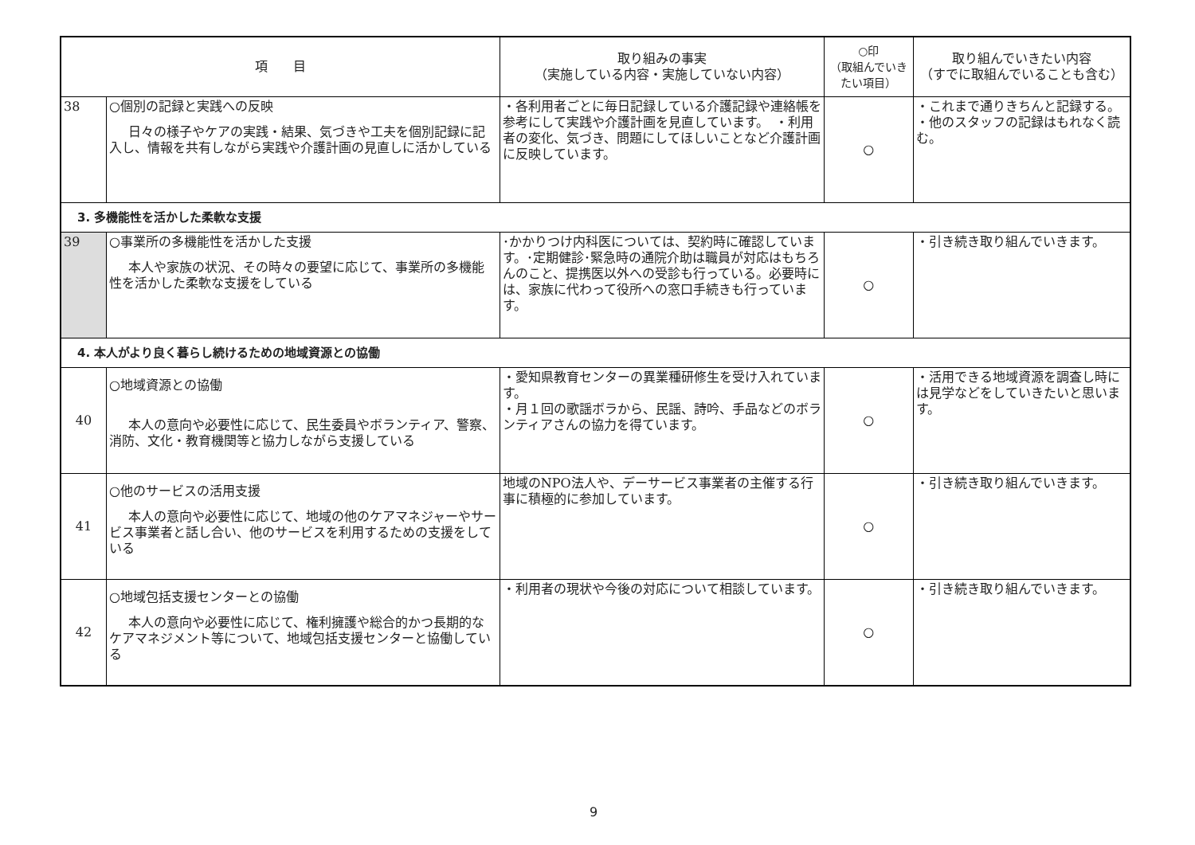| 項 目 | | 取り組みの事実 （実施している内容・実施していない内容） | ○印 （取組んでいきたい項目） | 取り組んでいきたい内容 （すでに取組んでいることも含む） |
| --- | --- | --- | --- | --- |
| 38 | ○個別の記録と実践への反映 日々の様子やケアの実践・結果、気づきや工夫を個別記録に記入し、情報を共有しながら実践や介護計画の見直しに活かしている | ・各利用者ごとに毎日記録している介護記録や連絡帳を参考にして実践や介護計画を見直しています。 ・利用者の変化、気づき、問題にしてほしいことなど介護計画に反映しています。 | ○ | ・これまで通りきちんと記録する。 ・他のスタッフの記録はもれなく読む。 |
| 3. 多機能性を活かした柔軟な支援 | | | | |
| 39 | ○事業所の多機能性を活かした支援 本人や家族の状況、その時々の要望に応じて、事業所の多機能性を活かした柔軟な支援をしている | ･かかりつけ内科医については、契約時に確認しています。･定期健診･緊急時の通院介助は職員が対応はもちろんのこと、提携医以外への受診も行っている。必要時には、家族に代わって役所への窓口手続きも行っています。 | ○ | ・引き続き取り組んでいきます。 |
| 4. 本人がより良く暮らし続けるための地域資源との協働 | | | | |
| 40 | ○地域資源との協働 本人の意向や必要性に応じて、民生委員やボランティア、警察、消防、文化・教育機関等と協力しながら支援している | ・愛知県教育センターの異業種研修生を受け入れています。 ・月１回の歌謡ボラから、民謡、詩吟、手品などのボランティアさんの協力を得ています。 | ○ | ・活用できる地域資源を調査し時には見学などをしていきたいと思います。 |
| 41 | ○他のサービスの活用支援 本人の意向や必要性に応じて、地域の他のケアマネジャーやサービス事業者と話し合い、他のサービスを利用するための支援をしている | 地域のNPO法人や、デーサービス事業者の主催する行事に積極的に参加しています。 | ○ | ・引き続き取り組んでいきます。 |
| 42 | ○地域包括支援センターとの協働 本人の意向や必要性に応じて、権利擁護や総合的かつ長期的なケアマネジメント等について、地域包括支援センターと協働している | ・利用者の現状や今後の対応について相談しています。 | ○ | ・引き続き取り組んでいきます。 |
9